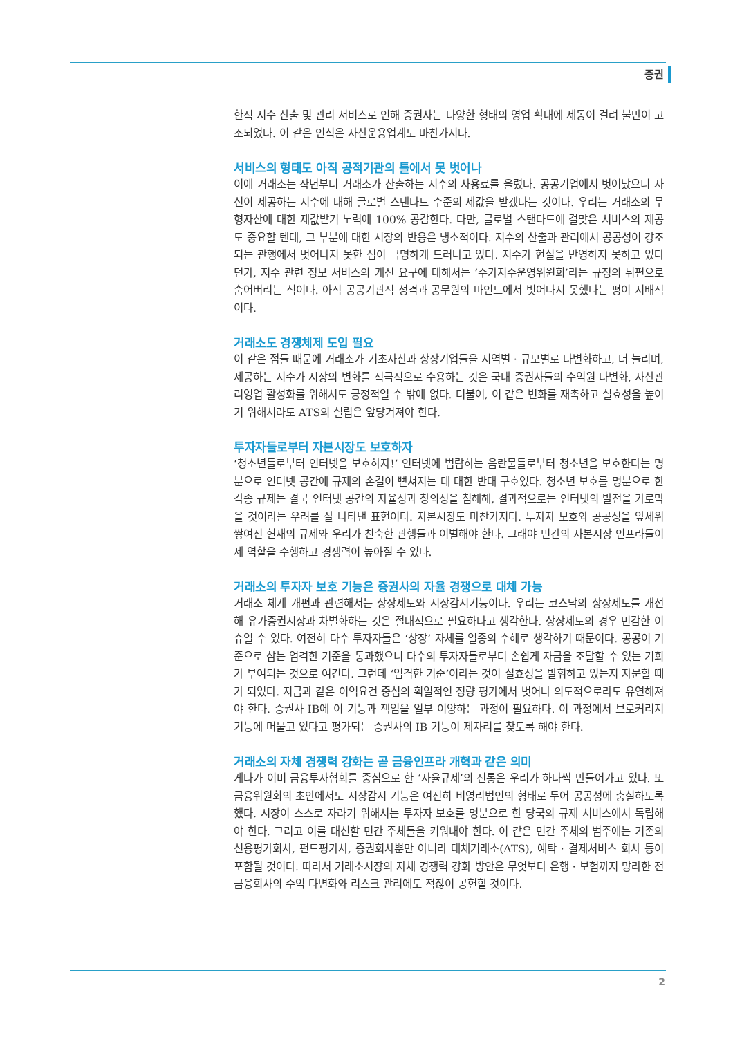증권
한적 지수 산출 및 관리 서비스로 인해 증권사는 다양한 형태의 영업 확대에 제동이 걸려 불만이 고조되었다. 이 같은 인식은 자산운용업계도 마찬가지다.
서비스의 형태도 아직 공적기관의 틀에서 못 벗어나
이에 거래소는 작년부터 거래소가 산출하는 지수의 사용료를 올렸다. 공공기업에서 벗어났으니 자신이 제공하는 지수에 대해 글로벌 스탠다드 수준의 제값을 받겠다는 것이다. 우리는 거래소의 무형자산에 대한 제값받기 노력에 100% 공감한다. 다만, 글로벌 스탠다드에 걸맞은 서비스의 제공도 중요할 텐데, 그 부분에 대한 시장의 반응은 냉소적이다. 지수의 산출과 관리에서 공공성이 강조되는 관행에서 벗어나지 못한 점이 극명하게 드러나고 있다. 지수가 현실을 반영하지 못하고 있다던가, 지수 관련 정보 서비스의 개선 요구에 대해서는 ‘주가지수운영위원회’라는 규정의 뒤편으로 숨어버리는 식이다. 아직 공공기관적 성격과 공무원의 마인드에서 벗어나지 못했다는 평이 지배적이다.
거래소도 경쟁체제 도입 필요
이 같은 점들 때문에 거래소가 기초자산과 상장기업들을 지역별 · 규모별로 다변화하고, 더 늘리며, 제공하는 지수가 시장의 변화를 적극적으로 수용하는 것은 국내 증권사들의 수익원 다변화, 자산관리영업 활성화를 위해서도 긍정적일 수 밖에 없다. 더불어, 이 같은 변화를 재촉하고 실효성을 높이기 위해서라도 ATS의 설립은 앞당겨져야 한다.
투자자들로부터 자본시장도 보호하자
‘청소년들로부터 인터넷을 보호하자!’ 인터넷에 범람하는 음란물들로부터 청소년을 보호한다는 명분으로 인터넷 공간에 규제의 손길이 뻗쳐지는 데 대한 반대 구호였다. 청소년 보호를 명분으로 한 각종 규제는 결국 인터넷 공간의 자율성과 창의성을 침해해, 결과적으로는 인터넷의 발전을 가로막을 것이라는 우려를 잘 나타낸 표현이다. 자본시장도 마찬가지다. 투자자 보호와 공공성을 앞세워 쌓여진 현재의 규제와 우리가 친숙한 관행들과 이별해야 한다. 그래야 민간의 자본시장 인프라들이 제 역할을 수행하고 경쟁력이 높아질 수 있다.
거래소의 투자자 보호 기능은 증권사의 자율 경쟁으로 대체 가능
거래소 체계 개편과 관련해서는 상장제도와 시장감시기능이다. 우리는 코스닥의 상장제도를 개선해 유가증권시장과 차별화하는 것은 절대적으로 필요하다고 생각한다. 상장제도의 경우 민감한 이슈일 수 있다. 여전히 다수 투자자들은 ‘상장’ 자체를 일종의 수혜로 생각하기 때문이다. 공공이 기준으로 삼는 엄격한 기준을 통과했으니 다수의 투자자들로부터 손쉽게 자금을 조달할 수 있는 기회가 부여되는 것으로 여긴다. 그런데 ‘엄격한 기준’이라는 것이 실효성을 발휘하고 있는지 자문할 때가 되었다. 지금과 같은 이익요건 중심의 획일적인 정량 평가에서 벗어나 의도적으로라도 유연해져야 한다. 증권사 IB에 이 기능과 책임을 일부 이양하는 과정이 필요하다. 이 과정에서 브로커리지 기능에 머물고 있다고 평가되는 증권사의 IB 기능이 제자리를 찾도록 해야 한다.
거래소의 자체 경쟁력 강화는 곧 금융인프라 개혁과 같은 의미
게다가 이미 금융투자협회를 중심으로 한 ‘자율규제’의 전통은 우리가 하나씩 만들어가고 있다. 또 금융위원회의 초안에서도 시장감시 기능은 여전히 비영리법인의 형태로 두어 공공성에 충실하도록 했다. 시장이 스스로 자라기 위해서는 투자자 보호를 명분으로 한 당국의 규제 서비스에서 독립해야 한다. 그리고 이를 대신할 민간 주체들을 키워내야 한다. 이 같은 민간 주체의 범주에는 기존의 신용평가회사, 펀드평가사, 증권회사뿐만 아니라 대체거래소(ATS), 예탁 · 결제서비스 회사 등이 포함될 것이다. 따라서 거래소시장의 자체 경쟁력 강화 방안은 무엇보다 은행 · 보험까지 망라한 전 금융회사의 수익 다변화와 리스크 관리에도 적잖이 공헌할 것이다.
2